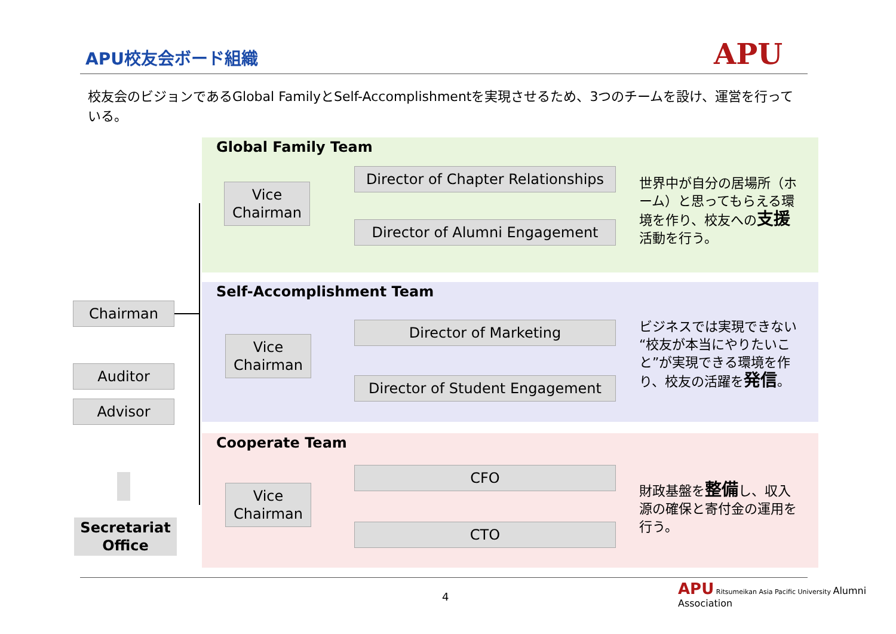APU校友会ボード組織 APU
校友会のビジョンであるGlobal FamilyとSelf-Accomplishmentを実現させるため、3つのチームを設け、運営を行っている。
Global Family Team
Vice
Chairman
Director of Chapter Relationships
Director of Alumni Engagement
世界中が自分の居場所（ホーム）と思ってもらえる環境を作り、校友への支援活動を行う。
Self-Accomplishment Team
Vice
Chairman
Director of Marketing
Director of Student Engagement
ビジネスでは実現できない“校友が本当にやりたいこと”が実現できる環境を作り、校友の活躍を発信。
Cooperate Team
Vice
Chairman
CFO
CTO
財政基盤を整備し、収入源の確保と寄付金の運用を行う。
Chairman
Auditor
Advisor
Secretariat
Office
4
APU Ritsumeikan Asia Pacific University Alumni Association